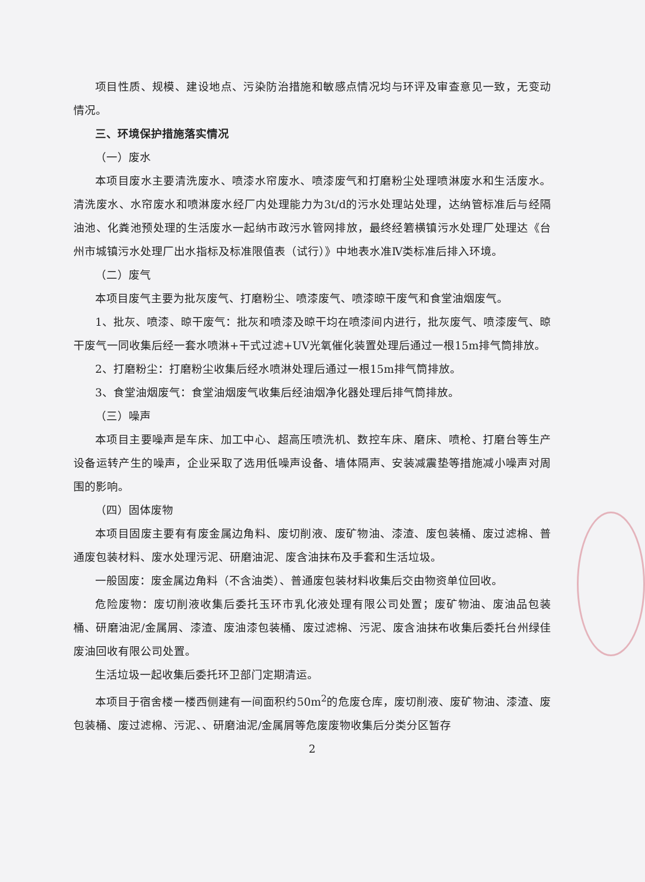项目性质、规模、建设地点、污染防治措施和敏感点情况均与环评及审查意见一致，无变动情况。
三、环境保护措施落实情况
（一）废水
本项目废水主要清洗废水、喷漆水帘废水、喷漆废气和打磨粉尘处理喷淋废水和生活废水。清洗废水、水帘废水和喷淋废水经厂内处理能力为3t/d的污水处理站处理，达纳管标准后与经隔油池、化粪池预处理的生活废水一起纳市政污水管网排放，最终经箬横镇污水处理厂处理达《台州市城镇污水处理厂出水指标及标准限值表（试行）》中地表水准Ⅳ类标准后排入环境。
（二）废气
本项目废气主要为批灰废气、打磨粉尘、喷漆废气、喷漆晾干废气和食堂油烟废气。
1、批灰、喷漆、晾干废气：批灰和喷漆及晾干均在喷漆间内进行，批灰废气、喷漆废气、晾干废气一同收集后经一套水喷淋+干式过滤+UV光氧催化装置处理后通过一根15m排气筒排放。
2、打磨粉尘：打磨粉尘收集后经水喷淋处理后通过一根15m排气筒排放。
3、食堂油烟废气：食堂油烟废气收集后经油烟净化器处理后排气筒排放。
（三）噪声
本项目主要噪声是车床、加工中心、超高压喷洗机、数控车床、磨床、喷枪、打磨台等生产设备运转产生的噪声，企业采取了选用低噪声设备、墙体隔声、安装减震垫等措施减小噪声对周围的影响。
（四）固体废物
本项目固废主要有有废金属边角料、废切削液、废矿物油、漆渣、废包装桶、废过滤棉、普通废包装材料、废水处理污泥、研磨油泥、废含油抹布及手套和生活垃圾。
一般固废：废金属边角料（不含油类）、普通废包装材料收集后交由物资单位回收。
危险废物：废切削液收集后委托玉环市乳化液处理有限公司处置；废矿物油、废油品包装桶、研磨油泥/金属屑、漆渣、废油漆包装桶、废过滤棉、污泥、废含油抹布收集后委托台州绿佳废油回收有限公司处置。
生活垃圾一起收集后委托环卫部门定期清运。
本项目于宿舍楼一楼西侧建有一间面积约50m<sup>2</sup>的危废仓库，废切削液、废矿物油、漆渣、废包装桶、废过滤棉、污泥、、研磨油泥/金属屑等危废废物收集后分类分区暂存
2